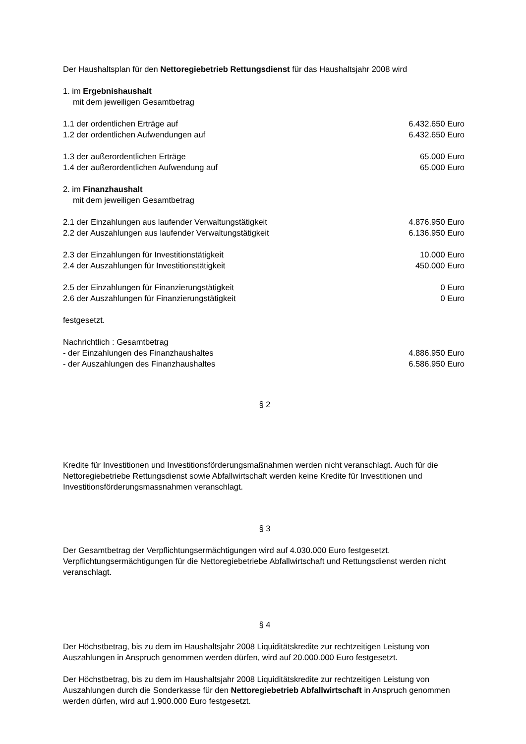Der Haushaltsplan für den Nettoregiebetrieb Rettungsdienst für das Haushaltsjahr 2008 wird
1. im Ergebnishaushalt
mit dem jeweiligen Gesamtbetrag
| 1.1 der ordentlichen Erträge auf | 6.432.650 Euro |
| 1.2 der ordentlichen Aufwendungen auf | 6.432.650 Euro |
| 1.3 der außerordentlichen Erträge | 65.000 Euro |
| 1.4 der außerordentlichen Aufwendung auf | 65.000 Euro |
2. im Finanzhaushalt
mit dem jeweiligen Gesamtbetrag
| 2.1 der Einzahlungen aus laufender Verwaltungstätigkeit | 4.876.950 Euro |
| 2.2 der Auszahlungen aus laufender Verwaltungstätigkeit | 6.136.950 Euro |
| 2.3 der Einzahlungen für Investitionstätigkeit | 10.000 Euro |
| 2.4 der Auszahlungen für Investitionstätigkeit | 450.000 Euro |
| 2.5 der Einzahlungen für Finanzierungstätigkeit | 0 Euro |
| 2.6 der Auszahlungen für Finanzierungstätigkeit | 0 Euro |
festgesetzt.
| Nachrichtlich : Gesamtbetrag | |
| - der Einzahlungen des Finanzhaushaltes | 4.886.950 Euro |
| - der Auszahlungen des Finanzhaushaltes | 6.586.950 Euro |
§ 2
Kredite für Investitionen und Investitionsförderungsmaßnahmen werden nicht veranschlagt. Auch für die Nettoregiebetriebe Rettungsdienst sowie Abfallwirtschaft werden keine Kredite für Investitionen und Investitionsförderungsmassnahmen veranschlagt.
§ 3
Der Gesamtbetrag der Verpflichtungsermächtigungen wird auf 4.030.000 Euro festgesetzt. Verpflichtungsermächtigungen für die Nettoregiebetriebe Abfallwirtschaft und Rettungsdienst werden nicht veranschlagt.
§ 4
Der Höchstbetrag, bis zu dem im Haushaltsjahr 2008 Liquiditätskredite zur rechtzeitigen Leistung von Auszahlungen in Anspruch genommen werden dürfen, wird auf 20.000.000 Euro festgesetzt.
Der Höchstbetrag, bis zu dem im Haushaltsjahr 2008 Liquiditätskredite zur rechtzeitigen Leistung von Auszahlungen durch die Sonderkasse für den Nettoregiebetrieb Abfallwirtschaft in Anspruch genommen werden dürfen, wird auf 1.900.000 Euro festgesetzt.